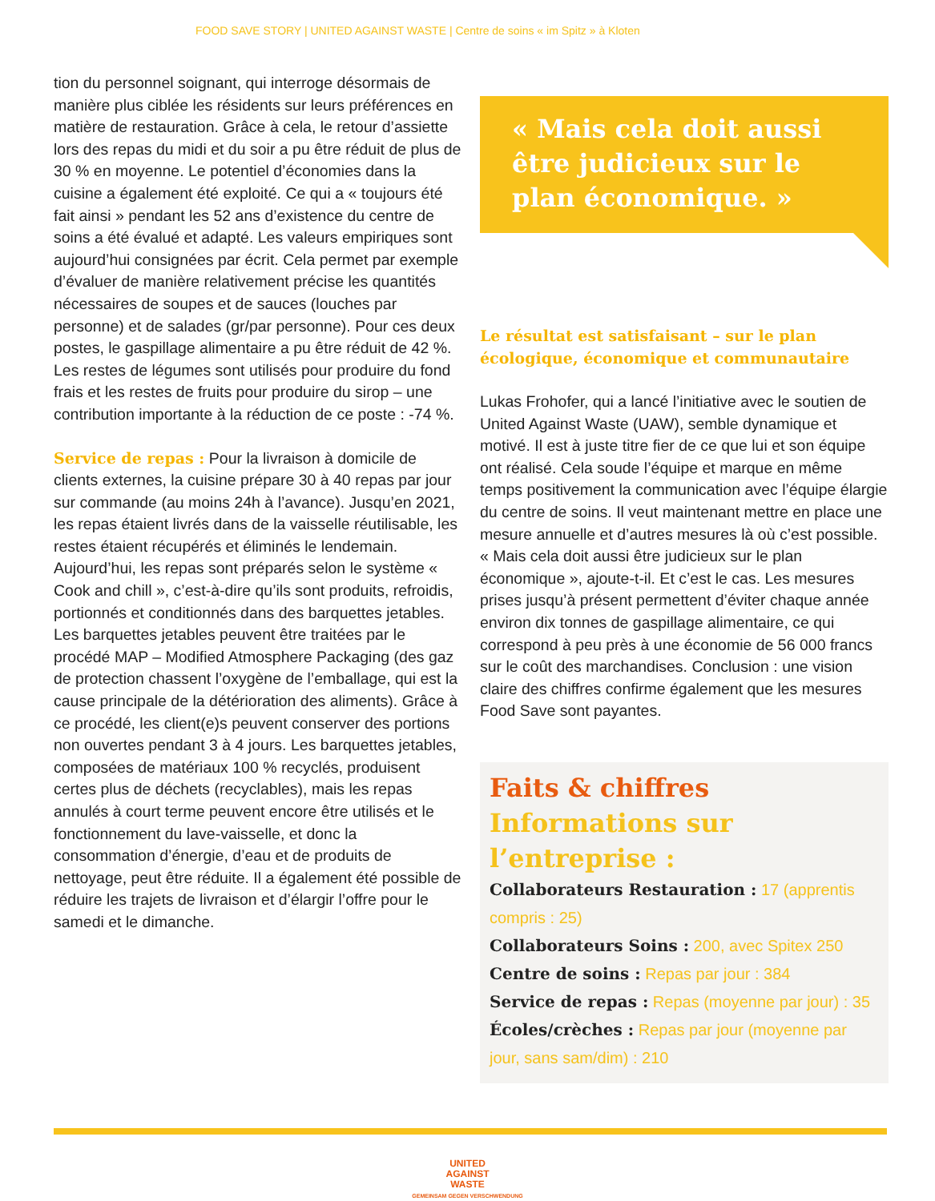FOOD SAVE STORY | UNITED AGAINST WASTE | Centre de soins « im Spitz » à Kloten
tion du personnel soignant, qui interroge désormais de manière plus ciblée les résidents sur leurs préférences en matière de restauration. Grâce à cela, le retour d’assiette lors des repas du midi et du soir a pu être réduit de plus de 30 % en moyenne. Le potentiel d’économies dans la cuisine a également été exploité. Ce qui a « toujours été fait ainsi » pendant les 52 ans d’existence du centre de soins a été évalué et adapté. Les valeurs empiriques sont aujourd’hui consignées par écrit. Cela permet par exemple d’évaluer de manière relativement précise les quantités nécessaires de soupes et de sauces (louches par personne) et de salades (gr/par personne). Pour ces deux postes, le gaspillage alimentaire a pu être réduit de 42 %. Les restes de légumes sont utilisés pour produire du fond frais et les restes de fruits pour produire du sirop – une contribution importante à la réduction de ce poste : -74 %.
Service de repas : Pour la livraison à domicile de clients externes, la cuisine prépare 30 à 40 repas par jour sur commande (au moins 24h à l’avance). Jusqu’en 2021, les repas étaient livrés dans de la vaisselle réutilisable, les restes étaient récupérés et éliminés le lendemain. Aujourd’hui, les repas sont préparés selon le système « Cook and chill », c’est-à-dire qu’ils sont produits, refroidis, portionnés et conditionnés dans des barquettes jetables. Les barquettes jetables peuvent être traitées par le procédé MAP – Modified Atmosphere Packaging (des gaz de protection chassent l’oxygène de l’emballage, qui est la cause principale de la détérioration des aliments). Grâce à ce procédé, les client(e)s peuvent conserver des portions non ouvertes pendant 3 à 4 jours. Les barquettes jetables, composées de matériaux 100 % recyclés, produisent certes plus de déchets (recyclables), mais les repas annulés à court terme peuvent encore être utilisés et le fonctionnement du lave-vaisselle, et donc la consommation d’énergie, d’eau et de produits de nettoyage, peut être réduite. Il a également été possible de réduire les trajets de livraison et d’élargir l’offre pour le samedi et le dimanche.
« Mais cela doit aussi être judicieux sur le plan économique. »
Le résultat est satisfaisant – sur le plan écologique, économique et communautaire
Lukas Frohofer, qui a lancé l’initiative avec le soutien de United Against Waste (UAW), semble dynamique et motivé. Il est à juste titre fier de ce que lui et son équipe ont réalisé. Cela soude l’équipe et marque en même temps positivement la communication avec l’équipe élargie du centre de soins. Il veut maintenant mettre en place une mesure annuelle et d’autres mesures là où c’est possible. « Mais cela doit aussi être judicieux sur le plan économique », ajoute-t-il. Et c’est le cas. Les mesures prises jusqu’à présent permettent d’éviter chaque année environ dix tonnes de gaspillage alimentaire, ce qui correspond à peu près à une économie de 56 000 francs sur le coût des marchandises. Conclusion : une vision claire des chiffres confirme également que les mesures Food Save sont payantes.
Faits & chiffres
Informations sur l’entreprise :
Collaborateurs Restauration : 17 (apprentis compris : 25)
Collaborateurs Soins : 200, avec Spitex 250
Centre de soins : Repas par jour : 384
Service de repas : Repas (moyenne par jour) : 35
Écoles/crèches : Repas par jour (moyenne par jour, sans sam/dim) : 210
UNITED
AGAINST
WASTE
GEMEINSAM GEGEN VERSCHWENDUNG